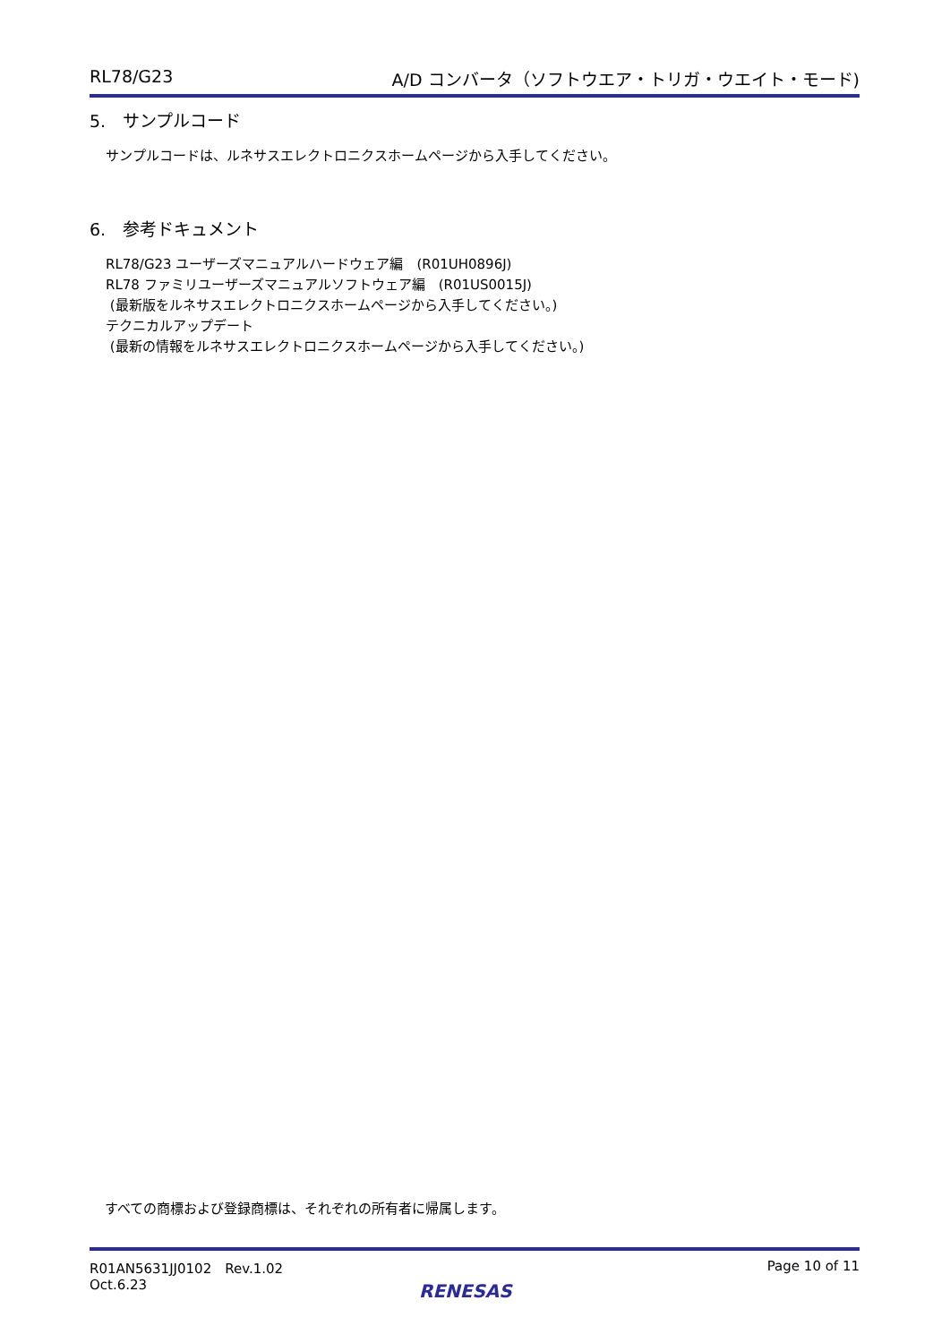RL78/G23 A/D コンバータ（ソフトウエア・トリガ・ウエイト・モード)
5.　サンプルコード
サンプルコードは、ルネサスエレクトロニクスホームページから入手してください。
6.　参考ドキュメント
RL78/G23 ユーザーズマニュアルハードウェア編　(R01UH0896J)
RL78 ファミリユーザーズマニュアルソフトウェア編　(R01US0015J)
(最新版をルネサスエレクトロニクスホームページから入手してください。)
テクニカルアップデート
(最新の情報をルネサスエレクトロニクスホームページから入手してください。)
すべての商標および登録商標は、それぞれの所有者に帰属します。
R01AN5631JJ0102　Rev.1.02
Oct.6.23
Page 10 of 11
RENESAS